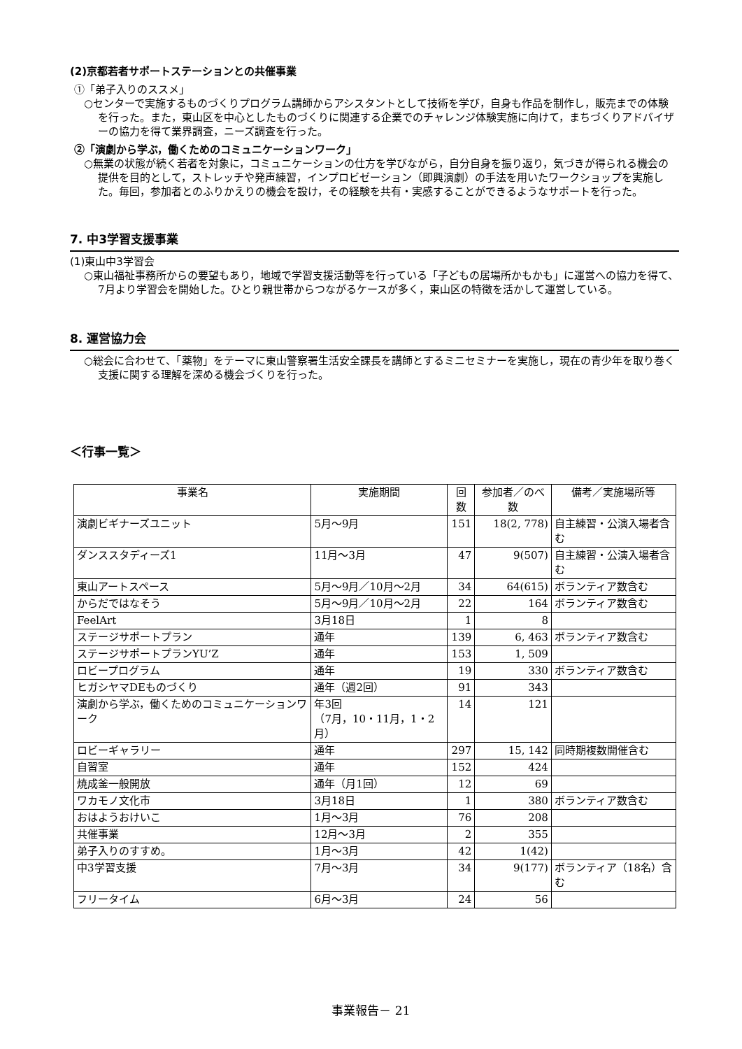(2)京都若者サポートステーションとの共催事業
①「弟子入りのススメ」
○センターで実施するものづくりプログラム講師からアシスタントとして技術を学び，自身も作品を制作し，販売までの体験を行った。また，東山区を中心としたものづくりに関連する企業でのチャレンジ体験実施に向けて，まちづくりアドバイザーの協力を得て業界調査，ニーズ調査を行った。
②「演劇から学ぶ，働くためのコミュニケーションワーク」
○無業の状態が続く若者を対象に，コミュニケーションの仕方を学びながら，自分自身を振り返り，気づきが得られる機会の提供を目的として，ストレッチや発声練習，インプロビゼーション（即興演劇）の手法を用いたワークショップを実施した。毎回，参加者とのふりかえりの機会を設け，その経験を共有・実感することができるようなサポートを行った。
7. 中3学習支援事業
(1)東山中3学習会
○東山福祉事務所からの要望もあり，地域で学習支援活動等を行っている「子どもの居場所かもかも」に運営への協力を得て、7月より学習会を開始した。ひとり親世帯からつながるケースが多く，東山区の特徴を活かして運営している。
8. 運営協力会
○総会に合わせて、「薬物」をテーマに東山警察署生活安全課長を講師とするミニセミナーを実施し，現在の青少年を取り巻く支援に関する理解を深める機会づくりを行った。
＜行事一覧＞
| 事業名 | 実施期間 | 回数 | 参加者／のべ数 | 備考／実施場所等 |
| --- | --- | --- | --- | --- |
| 演劇ビギナーズユニット | 5月～9月 | 151 | 18(2, 778) | 自主練習・公演入場者含む |
| ダンススタディーズ1 | 11月～3月 | 47 | 9(507) | 自主練習・公演入場者含む |
| 東山アートスペース | 5月～9月／10月～2月 | 34 | 64(615) | ボランティア数含む |
| からだではなそう | 5月～9月／10月～2月 | 22 | 164 | ボランティア数含む |
| FeelArt | 3月18日 | 1 | 8 | |
| ステージサポートプラン | 通年 | 139 | 6, 463 | ボランティア数含む |
| ステージサポートプランYU’Z | 通年 | 153 | 1, 509 | |
| ロビープログラム | 通年 | 19 | 330 | ボランティア数含む |
| ヒガシヤマDEものづくり | 通年（週2回） | 91 | 343 | |
| 演劇から学ぶ，働くためのコミュニケーションワーク | 年3回 （7月，10・11月，1・2月） | 14 | 121 | |
| ロビーギャラリー | 通年 | 297 | 15, 142 | 同時期複数開催含む |
| 自習室 | 通年 | 152 | 424 | |
| 焼成釜一般開放 | 通年（月1回） | 12 | 69 | |
| ワカモノ文化市 | 3月18日 | 1 | 380 | ボランティア数含む |
| おはようおけいこ | 1月～3月 | 76 | 208 | |
| 共催事業 | 12月～3月 | 2 | 355 | |
| 弟子入りのすすめ。 | 1月～3月 | 42 | 1(42) | |
| 中3学習支援 | 7月～3月 | 34 | 9(177) | ボランティア（18名）含む |
| フリータイム | 6月～3月 | 24 | 56 | |
事業報告－ 21